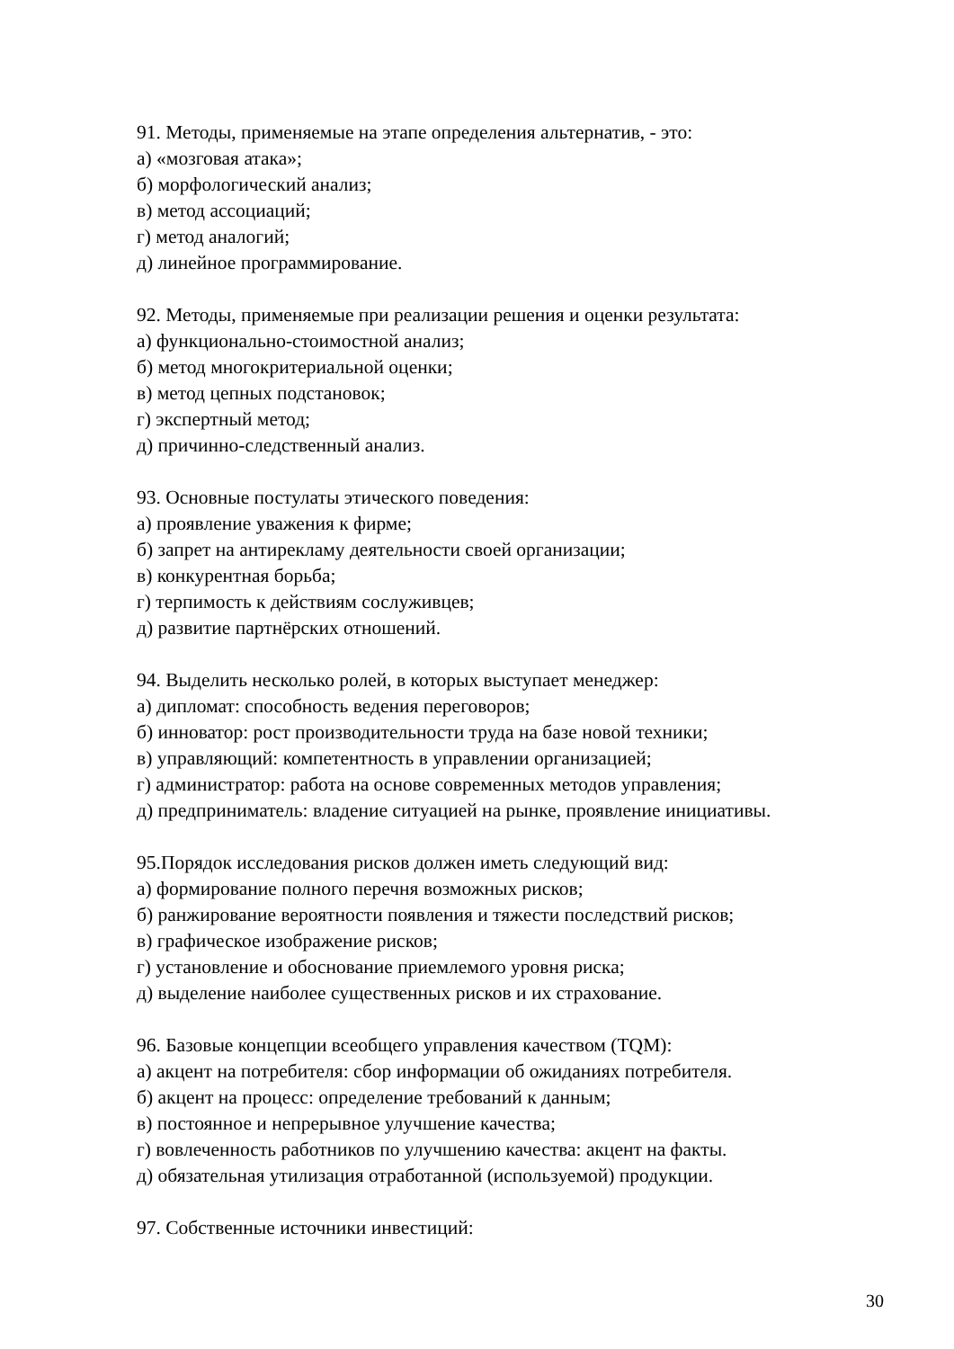91. Методы, применяемые на этапе определения альтернатив, - это:
а) «мозговая атака»;
б) морфологический анализ;
в) метод ассоциаций;
г) метод аналогий;
д) линейное программирование.
92. Методы, применяемые при реализации решения и оценки результата:
а) функционально-стоимостной анализ;
б) метод многокритериальной оценки;
в) метод цепных подстановок;
г) экспертный метод;
д) причинно-следственный анализ.
93. Основные постулаты этического поведения:
а) проявление уважения к фирме;
б) запрет на антирекламу деятельности своей организации;
в) конкурентная борьба;
г) терпимость к действиям сослуживцев;
д) развитие партнёрских отношений.
94. Выделить несколько ролей, в которых выступает менеджер:
а) дипломат: способность ведения переговоров;
б) инноватор: рост производительности труда на базе новой техники;
в) управляющий: компетентность в управлении организацией;
г) администратор: работа на основе современных методов управления;
д) предприниматель: владение ситуацией на рынке, проявление инициативы.
95.Порядок исследования рисков должен иметь следующий вид:
а) формирование полного перечня возможных рисков;
б) ранжирование вероятности появления и тяжести последствий рисков;
в) графическое изображение рисков;
г) установление и обоснование приемлемого уровня риска;
д) выделение наиболее существенных рисков и их страхование.
96. Базовые концепции всеобщего управления качеством (TQM):
а) акцент на потребителя: сбор информации об ожиданиях потребителя.
б) акцент на процесс: определение требований к данным;
в) постоянное и непрерывное улучшение качества;
г) вовлеченность работников по улучшению качества: акцент на факты.
д) обязательная утилизация отработанной (используемой) продукции.
97. Собственные источники инвестиций:
30